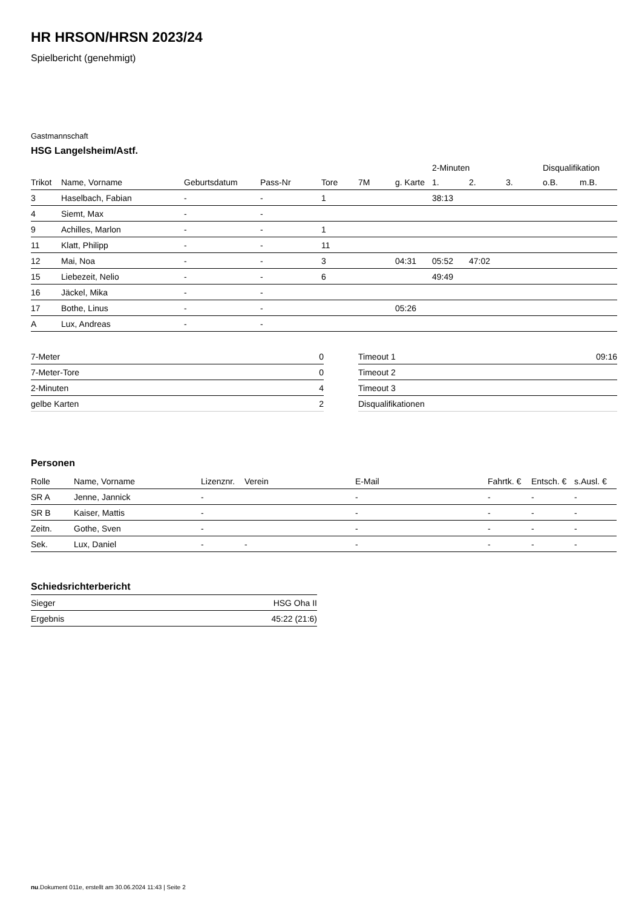HR HRSON/HRSN 2023/24
Spielbericht (genehmigt)
Gastmannschaft
HSG Langelsheim/Astf.
| | | | | | | | 2-Minuten | | | Disqualifikation | |
| --- | --- | --- | --- | --- | --- | --- | --- | --- | --- | --- | --- |
| Trikot | Name, Vorname | Geburtsdatum | Pass-Nr | Tore | 7M | g. Karte | 1. | 2. | 3. | o.B. | m.B. |
| 3 | Haselbach, Fabian | - | - | 1 | | | 38:13 | | | | |
| 4 | Siemt, Max | - | - | | | | | | | | |
| 9 | Achilles, Marlon | - | - | 1 | | | | | | | |
| 11 | Klatt, Philipp | - | - | 11 | | | | | | | |
| 12 | Mai, Noa | - | - | 3 | | 04:31 | 05:52 | 47:02 | | | |
| 15 | Liebezeit, Nelio | - | - | 6 | | | 49:49 | | | | |
| 16 | Jäckel, Mika | - | - | | | | | | | | |
| 17 | Bothe, Linus | - | - | | | 05:26 | | | | | |
| A | Lux, Andreas | - | - | | | | | | | | |
| 7-Meter | 0 |
| 7-Meter-Tore | 0 |
| 2-Minuten | 4 |
| gelbe Karten | 2 |
| Timeout 1 | 09:16 |
| Timeout 2 | |
| Timeout 3 | |
| Disqualifikationen | |
Personen
| Rolle | Name, Vorname | Lizenznr. | Verein | E-Mail | Fahrtk. € | Entsch. € | s.Ausl. € |
| --- | --- | --- | --- | --- | --- | --- | --- |
| SR A | Jenne, Jannick | - | | - | - | - | - |
| SR B | Kaiser, Mattis | - | | - | - | - | - |
| Zeitn. | Gothe, Sven | - | | - | - | - | - |
| Sek. | Lux, Daniel | - | - | - | - | - | - |
Schiedsrichterbericht
| Sieger | HSG Oha II |
| Ergebnis | 45:22 (21:6) |
nu.Dokument 011e, erstellt am 30.06.2024 11:43 | Seite 2